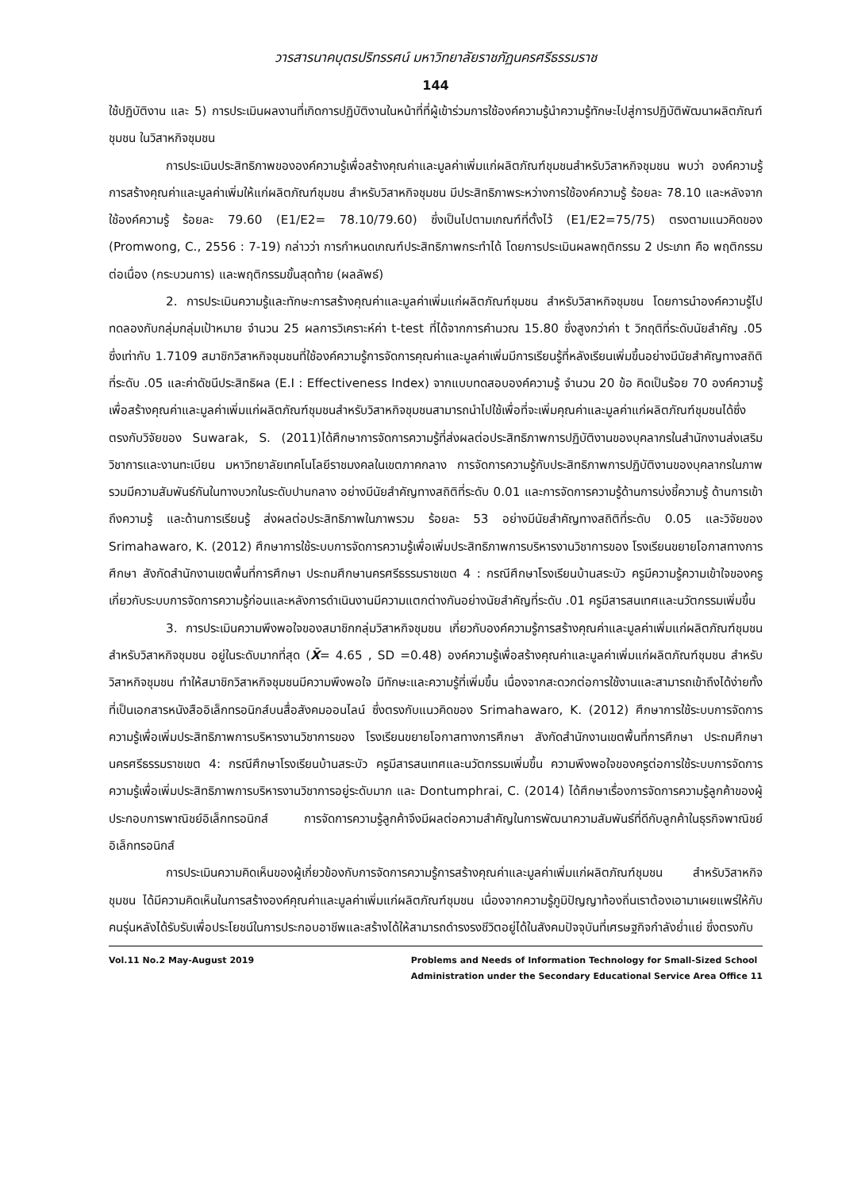วารสารนาคบุตรปริทรรศน์ มหาวิทยาลัยราชภัฏนครศรีธรรมราช
144
ใช้ปฏิบัติงาน และ 5) การประเมินผลงานที่เกิดการปฏิบัติงานในหน้าที่ที่ผู้เข้าร่วมการใช้องค์ความรู้นำความรู้ทักษะไปสู่การปฏิบัติพัฒนาผลิตภัณฑ์ชุมชน ในวิสาหกิจชุมชน
การประเมินประสิทธิภาพขององค์ความรู้เพื่อสร้างคุณค่าและมูลค่าเพิ่มแก่ผลิตภัณฑ์ชุมชนสำหรับวิสาหกิจชุมชน พบว่า องค์ความรู้การสร้างคุณค่าและมูลค่าเพิ่มให้แก่ผลิตภัณฑ์ชุมชน สำหรับวิสาหกิจชุมชน มีประสิทธิภาพระหว่างการใช้องค์ความรู้ ร้อยละ 78.10 และหลังจากใช้องค์ความรู้ ร้อยละ 79.60 (E1/E2= 78.10/79.60) ซึ่งเป็นไปตามเกณฑ์ที่ตั้งไว้ (E1/E2=75/75) ตรงตามแนวคิดของ (Promwong, C., 2556 : 7-19) กล่าวว่า การกำหนดเกณฑ์ประสิทธิภาพกระทำได้ โดยการประเมินผลพฤติกรรม 2 ประเภท คือ พฤติกรรมต่อเนื่อง (กระบวนการ) และพฤติกรรมขั้นสุดท้าย (ผลลัพธ์)
2. การประเมินความรู้และทักษะการสร้างคุณค่าและมูลค่าเพิ่มแก่ผลิตภัณฑ์ชุมชน สำหรับวิสาหกิจชุมชน โดยการนำองค์ความรู้ไปทดลองกับกลุ่มกลุ่มเป้าหมาย จำนวน 25 ผลการวิเคราะห์ค่า t-test ที่ได้จากการคำนวณ 15.80 ซึ่งสูงกว่าค่า t วิกฤติที่ระดับนัยสำคัญ .05 ซึ่งเท่ากับ 1.7109 สมาชิกวิสาหกิจชุมชนที่ใช้องค์ความรู้การจัดการคุณค่าและมูลค่าเพิ่มมีการเรียนรู้ที่หลังเรียนเพิ่มขึ้นอย่างมีนัยสำคัญทางสถิติที่ระดับ .05 และค่าดัชนีประสิทธิผล (E.I : Effectiveness Index) จากแบบทดสอบองค์ความรู้ จำนวน 20 ข้อ คิดเป็นร้อย 70 องค์ความรู้เพื่อสร้างคุณค่าและมูลค่าเพิ่มแก่ผลิตภัณฑ์ชุมชนสำหรับวิสาหกิจชุมชนสามารถนำไปใช้เพื่อที่จะเพิ่มคุณค่าและมูลค่าแก่ผลิตภัณฑ์ชุมชนได้ซึ่งตรงกับวิจัยของ Suwarak, S. (2011)ได้ศึกษาการจัดการความรู้ที่ส่งผลต่อประสิทธิภาพการปฏิบัติงานของบุคลากรในสำนักงานส่งเสริมวิชาการและงานทะเบียน มหาวิทยาลัยเทคโนโลยีราชมงคลในเขตภาคกลาง การจัดการความรู้กับประสิทธิภาพการปฏิบัติงานของบุคลากรในภาพรวมมีความสัมพันธ์กันในทางบวกในระดับปานกลาง อย่างมีนัยสำคัญทางสถิติที่ระดับ 0.01 และการจัดการความรู้ด้านการบ่งชี้ความรู้ ด้านการเข้าถึงความรู้ และด้านการเรียนรู้ ส่งผลต่อประสิทธิภาพในภาพรวม ร้อยละ 53 อย่างมีนัยสำคัญทางสถิติที่ระดับ 0.05 และวิจัยของ Srimahawaro, K. (2012) ศึกษาการใช้ระบบการจัดการความรู้เพื่อเพิ่มประสิทธิภาพการบริหารงานวิชาการของ โรงเรียนขยายโอกาสทางการศึกษา สังกัดสำนักงานเขตพื้นที่การศึกษา ประถมศึกษานครศรีธรรมราชเขต 4 : กรณีศึกษาโรงเรียนบ้านสระบัว ครูมีความรู้ความเข้าใจของครูเกี่ยวกับระบบการจัดการความรู้ก่อนและหลังการดำเนินงานมีความแตกต่างกันอย่างนัยสำคัญที่ระดับ .01 ครูมีสารสนเทศและนวัตกรรมเพิ่มขึ้น
3. การประเมินความพึงพอใจของสมาชิกกลุ่มวิสาหกิจชุมชน เกี่ยวกับองค์ความรู้การสร้างคุณค่าและมูลค่าเพิ่มแก่ผลิตภัณฑ์ชุมชน สำหรับวิสาหกิจชุมชน อยู่ในระดับมากที่สุด (X̄= 4.65 , SD =0.48) องค์ความรู้เพื่อสร้างคุณค่าและมูลค่าเพิ่มแก่ผลิตภัณฑ์ชุมชน สำหรับวิสาหกิจชุมชน ทำให้สมาชิกวิสาหกิจชุมชนมีความพึงพอใจ มีทักษะและความรู้ที่เพิ่มขึ้น เนื่องจากสะดวกต่อการใช้งานและสามารถเข้าถึงได้ง่ายทั้งที่เป็นเอกสารหนังสืออิเล็กทรอนิกส์บนสื่อสังคมออนไลน์ ซึ่งตรงกับแนวคิดของ Srimahawaro, K. (2012) ศึกษาการใช้ระบบการจัดการความรู้เพื่อเพิ่มประสิทธิภาพการบริหารงานวิชาการของ โรงเรียนขยายโอกาสทางการศึกษา สังกัดสำนักงานเขตพื้นที่การศึกษา ประถมศึกษานครศรีธรรมราชเขต 4: กรณีศึกษาโรงเรียนบ้านสระบัว ครูมีสารสนเทศและนวัตกรรมเพิ่มขึ้น ความพึงพอใจของครูต่อการใช้ระบบการจัดการความรู้เพื่อเพิ่มประสิทธิภาพการบริหารงานวิชาการอยู่ระดับมาก และ Dontumphrai, C. (2014) ได้ศึกษาเรื่องการจัดการความรู้ลูกค้าของผู้ประกอบการพาณิชย์อิเล็กทรอนิกส์ การจัดการความรู้ลูกค้าจึงมีผลต่อความสำคัญในการพัฒนาความสัมพันธ์ที่ดีกับลูกค้าในธุรกิจพาณิชย์อิเล็กทรอนิกส์
การประเมินความคิดเห็นของผู้เกี่ยวข้องกับการจัดการความรู้การสร้างคุณค่าและมูลค่าเพิ่มแก่ผลิตภัณฑ์ชุมชน สำหรับวิสาหกิจชุมชน ได้มีความคิดเห็นในการสร้างองค์คุณค่าและมูลค่าเพิ่มแก่ผลิตภัณฑ์ชุมชน เนื่องจากความรู้ภูมิปัญญาท้องถิ่นเราต้องเอามาเผยแพร่ให้กับคนรุ่นหลังได้รับรับเพื่อประโยชน์ในการประกอบอาชีพและสร้างได้ให้สามารถดำรงรงชีวิตอยู่ได้ในสังคมปัจจุบันที่เศรษฐกิจกำลังย่ำแย่ ซึ่งตรงกับ
Vol.11 No.2 May-August 2019 Problems and Needs of Information Technology for Small-Sized School
Administration under the Secondary Educational Service Area Office 11